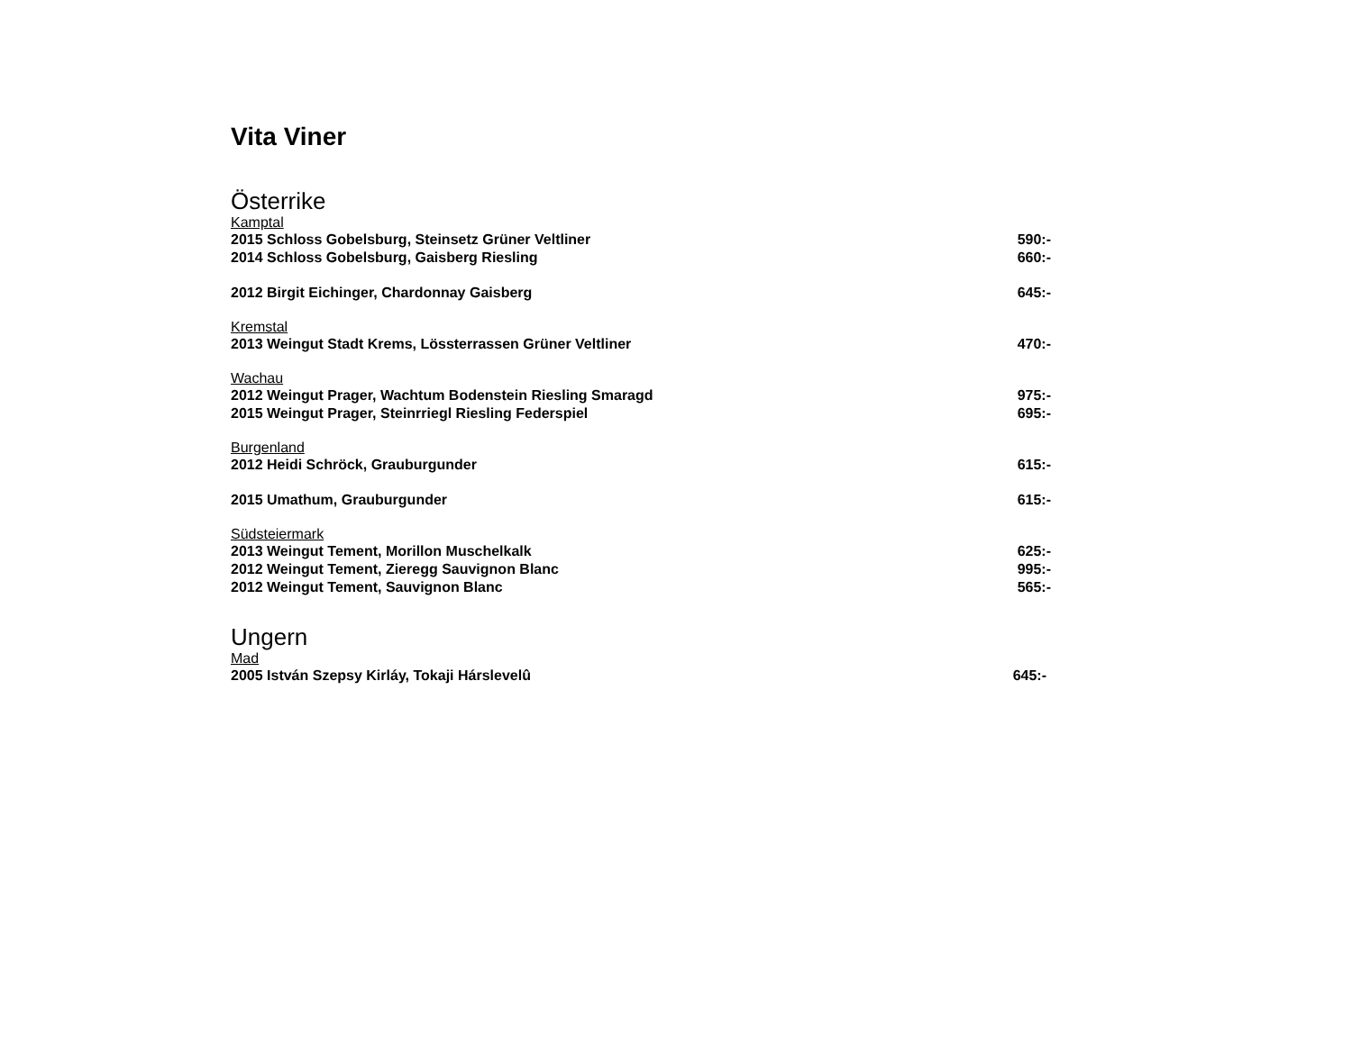Vita Viner
Österrike
Kamptal
2015 Schloss Gobelsburg, Steinsetz Grüner Veltliner 590:-
2014 Schloss Gobelsburg, Gaisberg Riesling 660:-
2012 Birgit Eichinger, Chardonnay Gaisberg 645:-
Kremstal
2013 Weingut Stadt Krems, Lössterrassen Grüner Veltliner 470:-
Wachau
2012 Weingut Prager, Wachtum Bodenstein Riesling Smaragd 975:-
2015 Weingut Prager, Steinrriegl Riesling Federspiel 695:-
Burgenland
2012 Heidi Schröck, Grauburgunder 615:-
2015 Umathum, Grauburgunder 615:-
Südsteiermark
2013 Weingut Tement, Morillon Muschelkalk 625:-
2012 Weingut Tement, Zieregg Sauvignon Blanc 995:-
2012 Weingut Tement, Sauvignon Blanc 565:-
Ungern
Mad
2005 István Szepsy Kirláy, Tokaji Hárslevelû 645:-